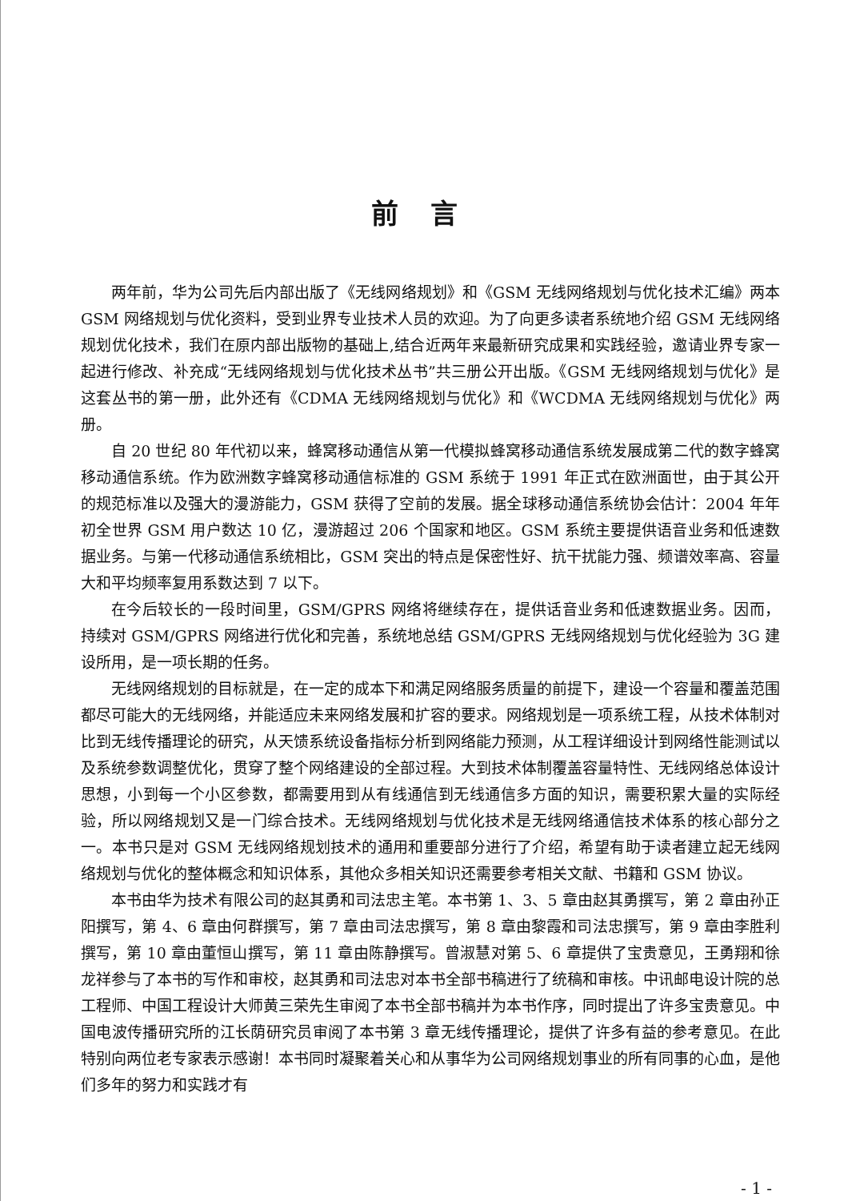前言
两年前，华为公司先后内部出版了《无线网络规划》和《GSM 无线网络规划与优化技术汇编》两本 GSM 网络规划与优化资料，受到业界专业技术人员的欢迎。为了向更多读者系统地介绍 GSM 无线网络规划优化技术，我们在原内部出版物的基础上,结合近两年来最新研究成果和实践经验，邀请业界专家一起进行修改、补充成“无线网络规划与优化技术丛书”共三册公开出版。《GSM 无线网络规划与优化》是这套丛书的第一册，此外还有《CDMA 无线网络规划与优化》和《WCDMA 无线网络规划与优化》两册。
自 20 世纪 80 年代初以来，蜂窝移动通信从第一代模拟蜂窝移动通信系统发展成第二代的数字蜂窝移动通信系统。作为欧洲数字蜂窝移动通信标准的 GSM 系统于 1991 年正式在欧洲面世，由于其公开的规范标准以及强大的漫游能力，GSM 获得了空前的发展。据全球移动通信系统协会估计：2004 年年初全世界 GSM 用户数达 10 亿，漫游超过 206 个国家和地区。GSM 系统主要提供语音业务和低速数据业务。与第一代移动通信系统相比，GSM 突出的特点是保密性好、抗干扰能力强、频谱效率高、容量大和平均频率复用系数达到 7 以下。
在今后较长的一段时间里，GSM/GPRS 网络将继续存在，提供话音业务和低速数据业务。因而，持续对 GSM/GPRS 网络进行优化和完善，系统地总结 GSM/GPRS 无线网络规划与优化经验为 3G 建设所用，是一项长期的任务。
无线网络规划的目标就是，在一定的成本下和满足网络服务质量的前提下，建设一个容量和覆盖范围都尽可能大的无线网络，并能适应未来网络发展和扩容的要求。网络规划是一项系统工程，从技术体制对比到无线传播理论的研究，从天馈系统设备指标分析到网络能力预测，从工程详细设计到网络性能测试以及系统参数调整优化，贯穿了整个网络建设的全部过程。大到技术体制覆盖容量特性、无线网络总体设计思想，小到每一个小区参数，都需要用到从有线通信到无线通信多方面的知识，需要积累大量的实际经验，所以网络规划又是一门综合技术。无线网络规划与优化技术是无线网络通信技术体系的核心部分之一。本书只是对 GSM 无线网络规划技术的通用和重要部分进行了介绍，希望有助于读者建立起无线网络规划与优化的整体概念和知识体系，其他众多相关知识还需要参考相关文献、书籍和 GSM 协议。
本书由华为技术有限公司的赵其勇和司法忠主笔。本书第 1、3、5 章由赵其勇撰写，第 2 章由孙正阳撰写，第 4、6 章由何群撰写，第 7 章由司法忠撰写，第 8 章由黎霞和司法忠撰写，第 9 章由李胜利撰写，第 10 章由董恒山撰写，第 11 章由陈静撰写。曾淑慧对第 5、6 章提供了宝贵意见，王勇翔和徐龙祥参与了本书的写作和审校，赵其勇和司法忠对本书全部书稿进行了统稿和审核。中讯邮电设计院的总工程师、中国工程设计大师黄三荣先生审阅了本书全部书稿并为本书作序，同时提出了许多宝贵意见。中国电波传播研究所的江长荫研究员审阅了本书第 3 章无线传播理论，提供了许多有益的参考意见。在此特别向两位老专家表示感谢！本书同时凝聚着关心和从事华为公司网络规划事业的所有同事的心血，是他们多年的努力和实践才有
- 1 -